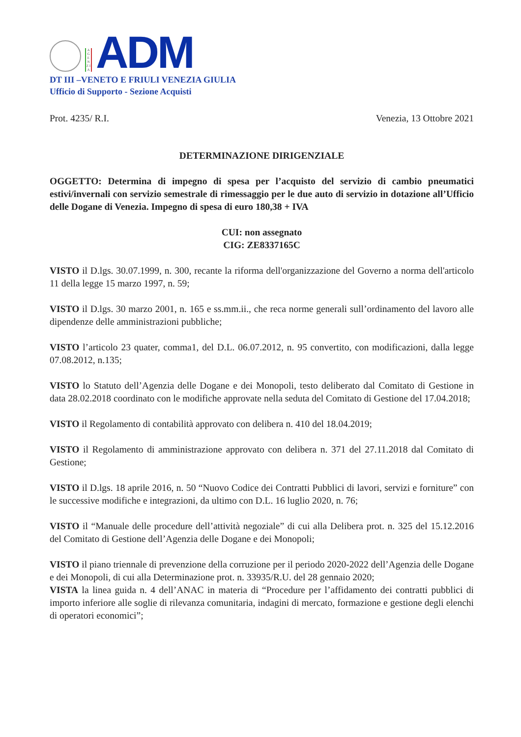A G E N Z I A
ADM
DT III –VENETO E FRIULI VENEZIA GIULIA
Ufficio di Supporto - Sezione Acquisti
Prot. 4235/ R.I. Venezia, 13 Ottobre 2021
DETERMINAZIONE DIRIGENZIALE
OGGETTO: Determina di impegno di spesa per l’acquisto del servizio di cambio pneumatici estivi/invernali con servizio semestrale di rimessaggio per le due auto di servizio in dotazione all’Ufficio delle Dogane di Venezia. Impegno di spesa di euro 180,38 + IVA
CUI: non assegnato
CIG: ZE8337165C
VISTO il D.lgs. 30.07.1999, n. 300, recante la riforma dell'organizzazione del Governo a norma dell'articolo 11 della legge 15 marzo 1997, n. 59;
VISTO il D.lgs. 30 marzo 2001, n. 165 e ss.mm.ii., che reca norme generali sull’ordinamento del lavoro alle dipendenze delle amministrazioni pubbliche;
VISTO l’articolo 23 quater, comma1, del D.L. 06.07.2012, n. 95 convertito, con modificazioni, dalla legge 07.08.2012, n.135;
VISTO lo Statuto dell’Agenzia delle Dogane e dei Monopoli, testo deliberato dal Comitato di Gestione in data 28.02.2018 coordinato con le modifiche approvate nella seduta del Comitato di Gestione del 17.04.2018;
VISTO il Regolamento di contabilità approvato con delibera n. 410 del 18.04.2019;
VISTO il Regolamento di amministrazione approvato con delibera n. 371 del 27.11.2018 dal Comitato di Gestione;
VISTO il D.lgs. 18 aprile 2016, n. 50 “Nuovo Codice dei Contratti Pubblici di lavori, servizi e forniture” con le successive modifiche e integrazioni, da ultimo con D.L. 16 luglio 2020, n. 76;
VISTO il “Manuale delle procedure dell’attività negoziale” di cui alla Delibera prot. n. 325 del 15.12.2016 del Comitato di Gestione dell’Agenzia delle Dogane e dei Monopoli;
VISTO il piano triennale di prevenzione della corruzione per il periodo 2020-2022 dell’Agenzia delle Dogane e dei Monopoli, di cui alla Determinazione prot. n. 33935/R.U. del 28 gennaio 2020;
VISTA la linea guida n. 4 dell’ANAC in materia di “Procedure per l’affidamento dei contratti pubblici di importo inferiore alle soglie di rilevanza comunitaria, indagini di mercato, formazione e gestione degli elenchi di operatori economici”;